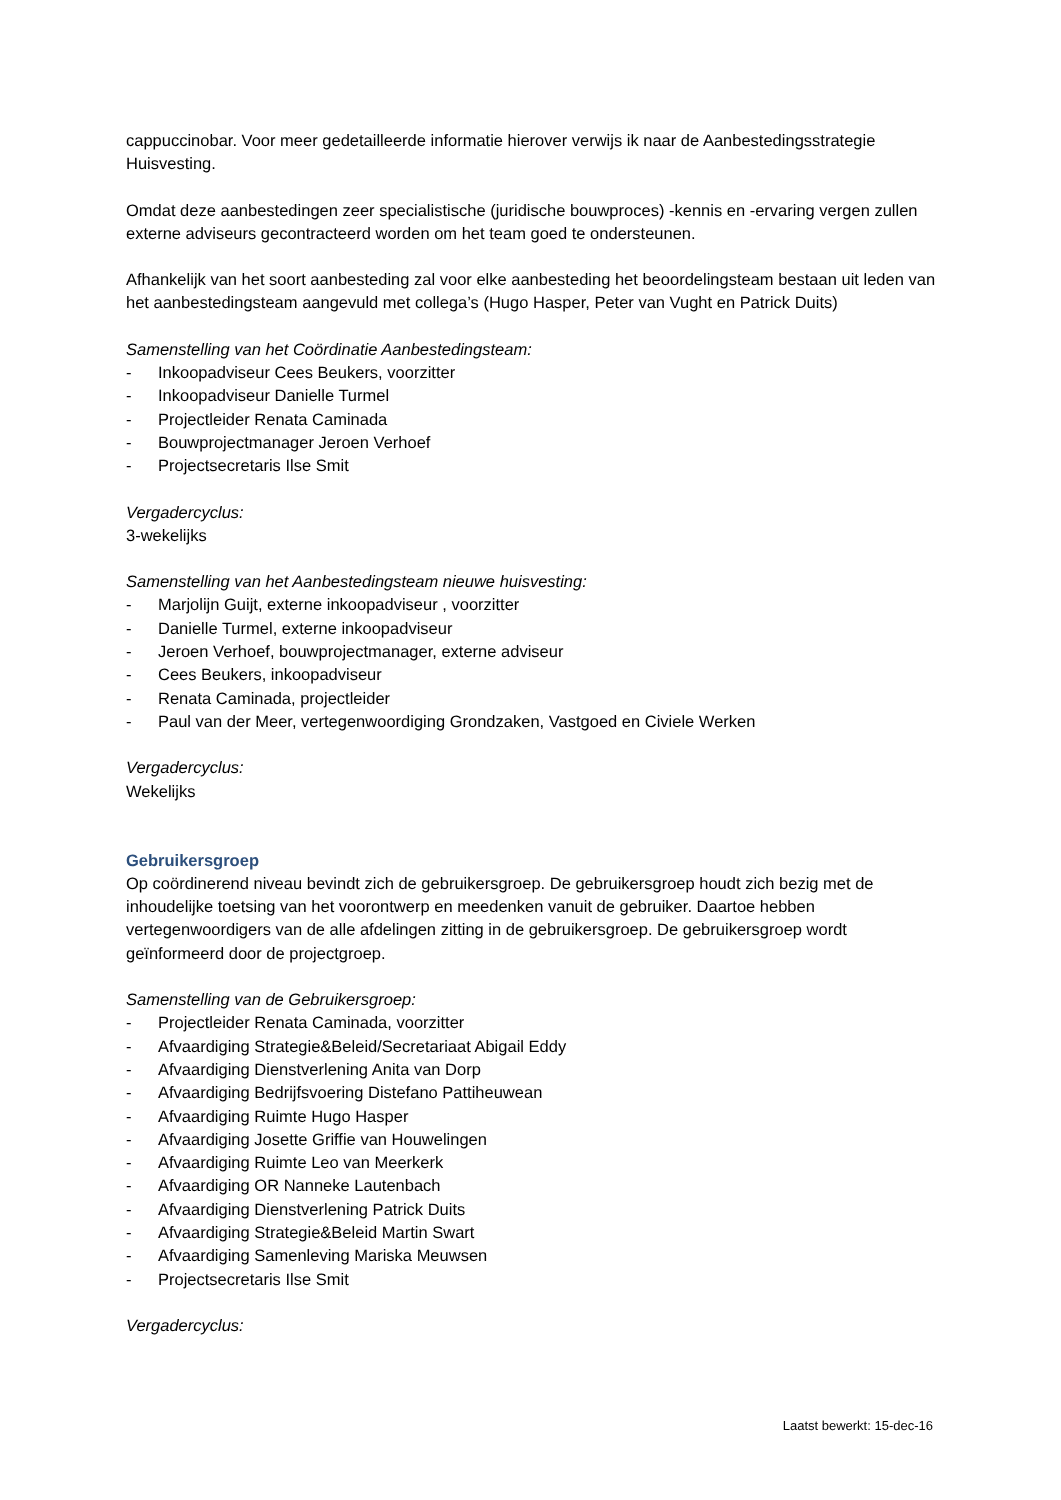cappuccinobar. Voor meer gedetailleerde informatie hierover verwijs ik naar de Aanbestedingsstrategie Huisvesting.
Omdat deze aanbestedingen zeer specialistische (juridische bouwproces) -kennis en -ervaring vergen zullen externe adviseurs gecontracteerd worden om het team goed te ondersteunen.
Afhankelijk van het soort aanbesteding zal voor elke aanbesteding het beoordelingsteam bestaan uit leden van het aanbestedingsteam aangevuld met collega’s (Hugo Hasper, Peter van Vught en Patrick Duits)
Samenstelling van het Coördinatie Aanbestedingsteam:
- Inkoopadviseur Cees Beukers, voorzitter
- Inkoopadviseur Danielle Turmel
- Projectleider Renata Caminada
- Bouwprojectmanager Jeroen Verhoef
- Projectsecretaris Ilse Smit
Vergadercyclus:
3-wekelijks
Samenstelling van het Aanbestedingsteam nieuwe huisvesting:
- Marjolijn Guijt, externe inkoopadviseur , voorzitter
- Danielle Turmel, externe inkoopadviseur
- Jeroen Verhoef, bouwprojectmanager, externe adviseur
- Cees Beukers, inkoopadviseur
- Renata Caminada, projectleider
- Paul van der Meer, vertegenwoordiging Grondzaken, Vastgoed en Civiele Werken
Vergadercyclus:
Wekelijks
Gebruikersgroep
Op coördinerend niveau bevindt zich de gebruikersgroep. De gebruikersgroep houdt zich bezig met de inhoudelijke toetsing van het voorontwerp en meedenken vanuit de gebruiker. Daartoe hebben vertegenwoordigers van de alle afdelingen zitting in de gebruikersgroep. De gebruikersgroep wordt geïnformeerd door de projectgroep.
Samenstelling van de Gebruikersgroep:
- Projectleider Renata Caminada, voorzitter
- Afvaardiging Strategie&Beleid/Secretariaat Abigail Eddy
- Afvaardiging Dienstverlening Anita van Dorp
- Afvaardiging Bedrijfsvoering Distefano Pattiheuwean
- Afvaardiging Ruimte Hugo Hasper
- Afvaardiging Josette Griffie van Houwelingen
- Afvaardiging Ruimte Leo van Meerkerk
- Afvaardiging OR Nanneke Lautenbach
- Afvaardiging Dienstverlening Patrick Duits
- Afvaardiging Strategie&Beleid Martin Swart
- Afvaardiging Samenleving Mariska Meuwsen
- Projectsecretaris Ilse Smit
Vergadercyclus:
Laatst bewerkt: 15-dec-16